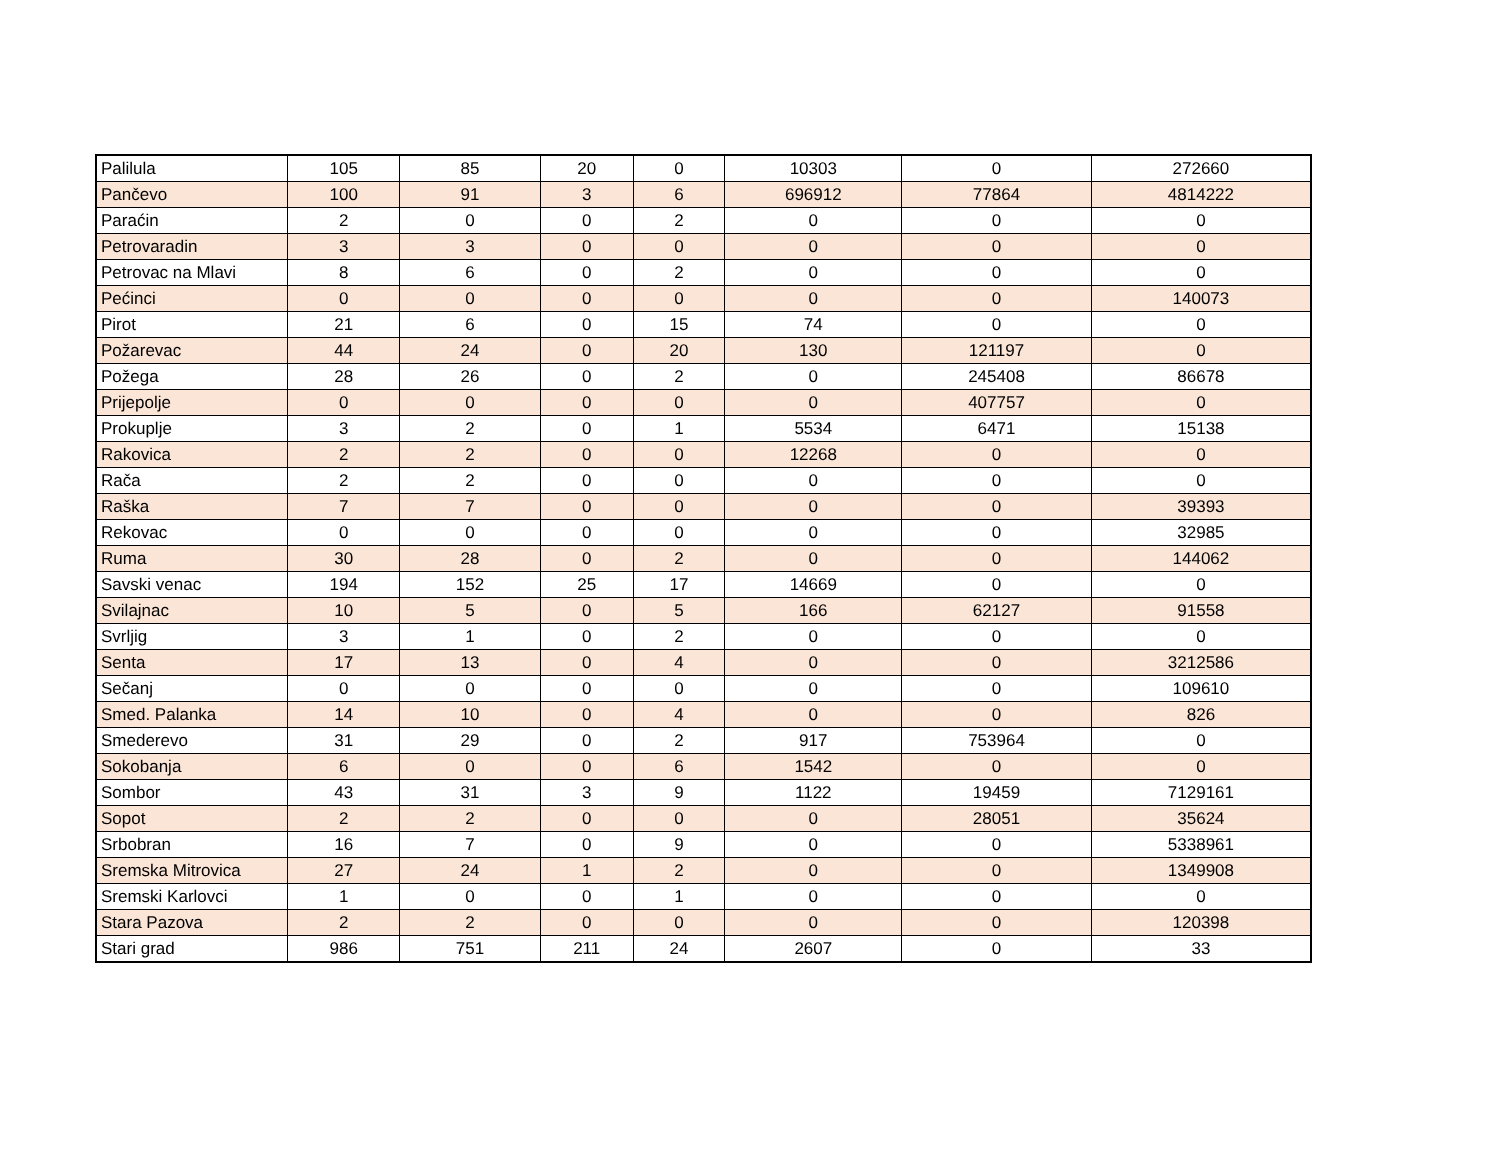| Palilula | 105 | 85 | 20 | 0 | 10303 | 0 | 272660 |
| Pančevo | 100 | 91 | 3 | 6 | 696912 | 77864 | 4814222 |
| Paraćin | 2 | 0 | 0 | 2 | 0 | 0 | 0 |
| Petrovaradin | 3 | 3 | 0 | 0 | 0 | 0 | 0 |
| Petrovac na Mlavi | 8 | 6 | 0 | 2 | 0 | 0 | 0 |
| Pećinci | 0 | 0 | 0 | 0 | 0 | 0 | 140073 |
| Pirot | 21 | 6 | 0 | 15 | 74 | 0 | 0 |
| Požarevac | 44 | 24 | 0 | 20 | 130 | 121197 | 0 |
| Požega | 28 | 26 | 0 | 2 | 0 | 245408 | 86678 |
| Prijepolje | 0 | 0 | 0 | 0 | 0 | 407757 | 0 |
| Prokuplje | 3 | 2 | 0 | 1 | 5534 | 6471 | 15138 |
| Rakovica | 2 | 2 | 0 | 0 | 12268 | 0 | 0 |
| Rača | 2 | 2 | 0 | 0 | 0 | 0 | 0 |
| Raška | 7 | 7 | 0 | 0 | 0 | 0 | 39393 |
| Rekovac | 0 | 0 | 0 | 0 | 0 | 0 | 32985 |
| Ruma | 30 | 28 | 0 | 2 | 0 | 0 | 144062 |
| Savski venac | 194 | 152 | 25 | 17 | 14669 | 0 | 0 |
| Svilajnac | 10 | 5 | 0 | 5 | 166 | 62127 | 91558 |
| Svrljig | 3 | 1 | 0 | 2 | 0 | 0 | 0 |
| Senta | 17 | 13 | 0 | 4 | 0 | 0 | 3212586 |
| Sečanj | 0 | 0 | 0 | 0 | 0 | 0 | 109610 |
| Smed. Palanka | 14 | 10 | 0 | 4 | 0 | 0 | 826 |
| Smederevo | 31 | 29 | 0 | 2 | 917 | 753964 | 0 |
| Sokobanja | 6 | 0 | 0 | 6 | 1542 | 0 | 0 |
| Sombor | 43 | 31 | 3 | 9 | 1122 | 19459 | 7129161 |
| Sopot | 2 | 2 | 0 | 0 | 0 | 28051 | 35624 |
| Srbobran | 16 | 7 | 0 | 9 | 0 | 0 | 5338961 |
| Sremska Mitrovica | 27 | 24 | 1 | 2 | 0 | 0 | 1349908 |
| Sremski Karlovci | 1 | 0 | 0 | 1 | 0 | 0 | 0 |
| Stara Pazova | 2 | 2 | 0 | 0 | 0 | 0 | 120398 |
| Stari grad | 986 | 751 | 211 | 24 | 2607 | 0 | 33 |